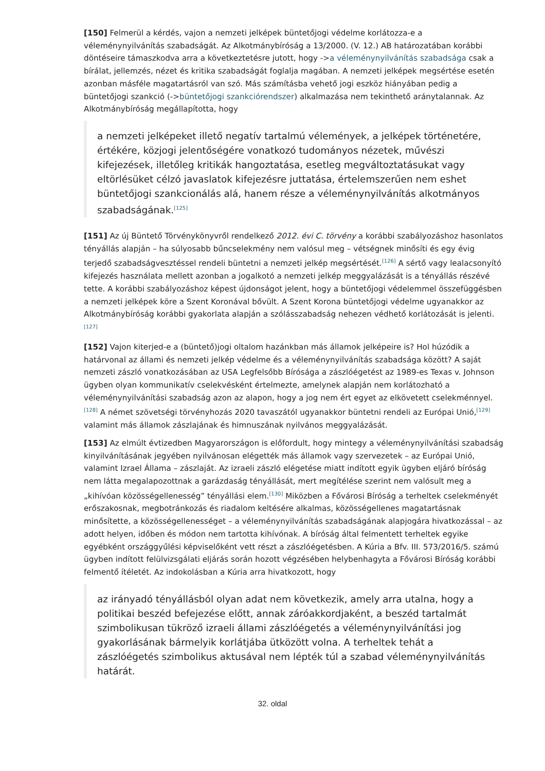[150] Felmerül a kérdés, vajon a nemzeti jelképek büntetőjogi védelme korlátozza-e a véleménynyilvánítás szabadságát. Az Alkotmánybíróság a 13/2000. (V. 12.) AB határozatában korábbi döntéseire támaszkodva arra a következtetésre jutott, hogy ->a véleménynyilvánítás szabadsága csak a bírálat, jellemzés, nézet és kritika szabadságát foglalja magában. A nemzeti jelképek megsértése esetén azonban másféle magatartásról van szó. Más számításba vehető jogi eszköz hiányában pedig a büntetőjogi szankció (->büntetőjogi szankciórendszer) alkalmazása nem tekinthető aránytalannak. Az Alkotmánybíróság megállapította, hogy
a nemzeti jelképeket illető negatív tartalmú vélemények, a jelképek történetére, értékére, közjogi jelentőségére vonatkozó tudományos nézetek, művészi kifejezések, illetőleg kritikák hangoztatása, esetleg megváltoztatásukat vagy eltörlésüket célzó javaslatok kifejezésre juttatása, értelemszerűen nem eshet büntetőjogi szankcionálás alá, hanem része a véleménynyilvánítás alkotmányos szabadságának.<sup>[125]</sup>
[151] Az új Büntető Törvénykönyvről rendelkező 2012. évi C. törvény a korábbi szabályozáshoz hasonlatos tényállás alapján – ha súlyosabb bűncselekmény nem valósul meg – vétségnek minősíti és egy évig terjedő szabadságvesztéssel rendeli büntetni a nemzeti jelkép megsértését.<sup>[126]</sup> A sértő vagy lealacsonyító kifejezés használata mellett azonban a jogalkotó a nemzeti jelkép meggyalázását is a tényállás részévé tette. A korábbi szabályozáshoz képest újdonságot jelent, hogy a büntetőjogi védelemmel összefüggésben a nemzeti jelképek köre a Szent Koronával bővült. A Szent Korona büntetőjogi védelme ugyanakkor az Alkotmánybíróság korábbi gyakorlata alapján a szólásszabadság nehezen védhető korlátozását is jelenti.<sup>[127]</sup>
[152] Vajon kiterjed-e a (büntető)jogi oltalom hazánkban más államok jelképeire is? Hol húzódik a határvonal az állami és nemzeti jelkép védelme és a véleménynyilvánítás szabadsága között? A saját nemzeti zászló vonatkozásában az USA Legfelsőbb Bírósága a zászlóégetést az 1989-es Texas v. Johnson ügyben olyan kommunikatív cselekvésként értelmezte, amelynek alapján nem korlátozható a véleménynyilvánítási szabadság azon az alapon, hogy a jog nem ért egyet az elkövetett cselekménnyel.<sup>[128]</sup> A német szövetségi törvényhozás 2020 tavaszától ugyanakkor büntetni rendeli az Európai Unió,<sup>[129]</sup> valamint más államok zászlajának és himnuszának nyilvános meggyalázását.
[153] Az elmúlt évtizedben Magyarországon is előfordult, hogy mintegy a véleménynyilvánítási szabadság kinyilvánításának jegyében nyilvánosan elégették más államok vagy szervezetek – az Európai Unió, valamint Izrael Állama – zászlaját. Az izraeli zászló elégetése miatt indított egyik ügyben eljáró bíróság nem látta megalapozottnak a garázdaság tényállását, mert megítélése szerint nem valósult meg a „kihívóan közösségellenesség” tényállási elem.<sup>[130]</sup> Miközben a Fővárosi Bíróság a terheltek cselekményét erőszakosnak, megbotránkozás és riadalom keltésére alkalmas, közösségellenes magatartásnak minősítette, a közösségellenességet – a véleménynyilvánítás szabadságának alapjogára hivatkozással – az adott helyen, időben és módon nem tartotta kihívónak. A bíróság által felmentett terheltek egyike egyébként országgyűlési képviselőként vett részt a zászlóégetésben. A Kúria a Bfv. III. 573/2016/5. számú ügyben indított felülvizsgálati eljárás során hozott végzésében helybenhagyta a Fővárosi Bíróság korábbi felmentő ítéletét. Az indokolásban a Kúria arra hivatkozott, hogy
az irányadó tényállásból olyan adat nem következik, amely arra utalna, hogy a politikai beszéd befejezése előtt, annak záróakkordjaként, a beszéd tartalmát szimbolikusan tükröző izraeli állami zászlóégetés a véleménynyilvánítási jog gyakorlásának bármelyik korlátjába ütközött volna. A terheltek tehát a zászlóégetés szimbolikus aktusával nem lépték túl a szabad véleménynyilvánítás határát.
32. oldal